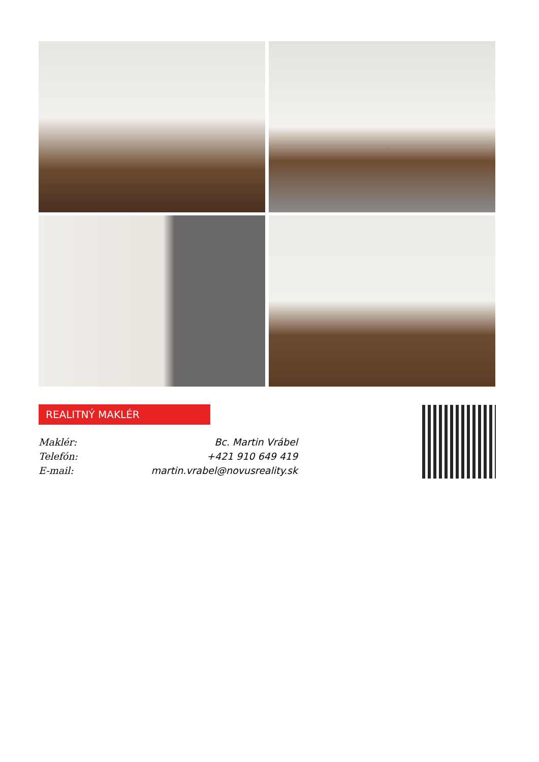REALITNÝ MAKLÉR
Maklér: Bc. Martin Vrábel
Telefón: +421 910 649 419
E-mail: martin.vrabel@novusreality.sk